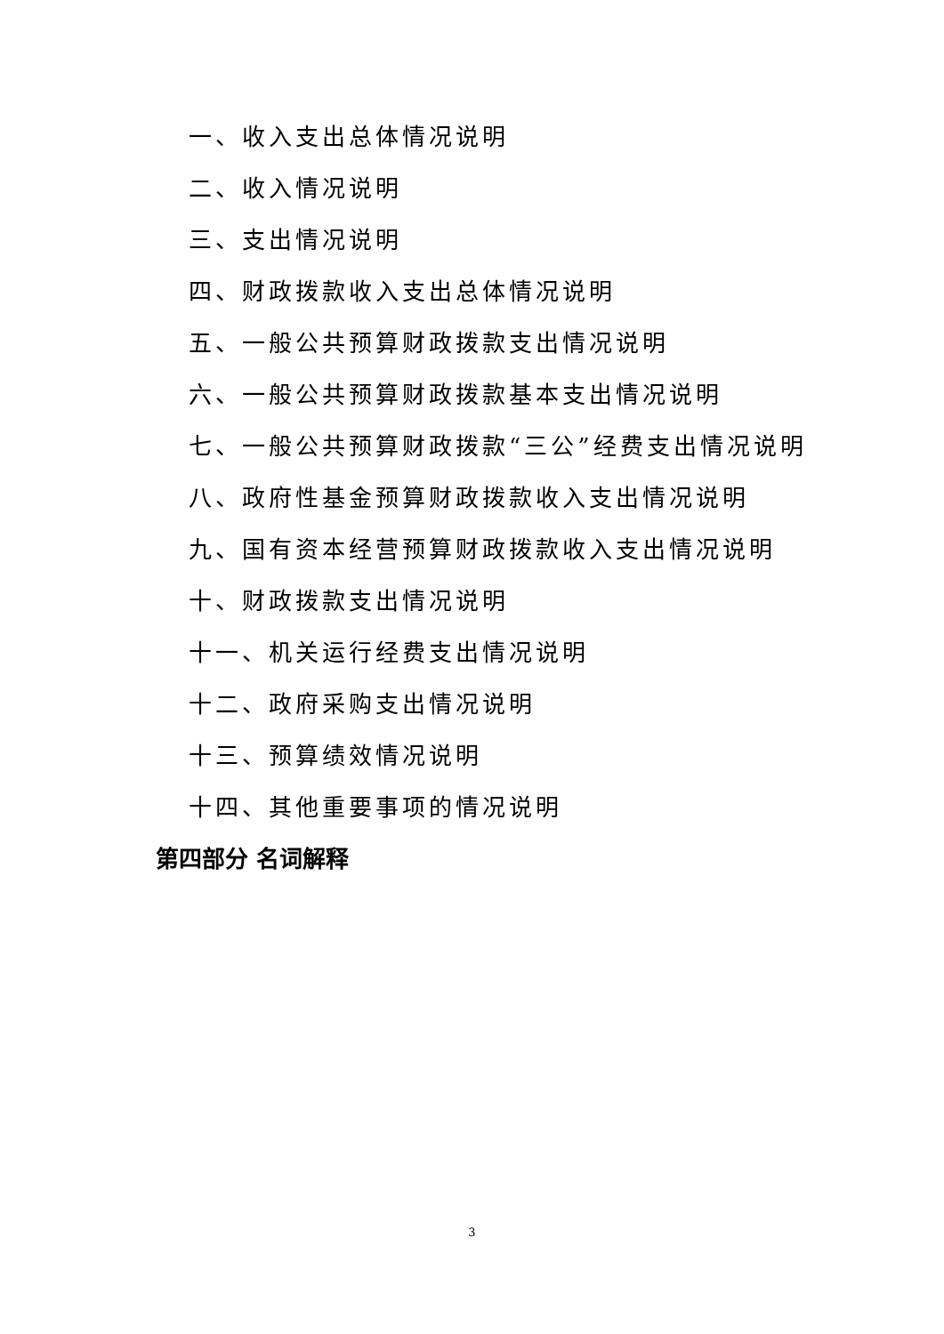一、收入支出总体情况说明
二、收入情况说明
三、支出情况说明
四、财政拨款收入支出总体情况说明
五、一般公共预算财政拨款支出情况说明
六、一般公共预算财政拨款基本支出情况说明
七、一般公共预算财政拨款“三公”经费支出情况说明
八、政府性基金预算财政拨款收入支出情况说明
九、国有资本经营预算财政拨款收入支出情况说明
十、财政拨款支出情况说明
十一、机关运行经费支出情况说明
十二、政府采购支出情况说明
十三、预算绩效情况说明
十四、其他重要事项的情况说明
第四部分 名词解释
3